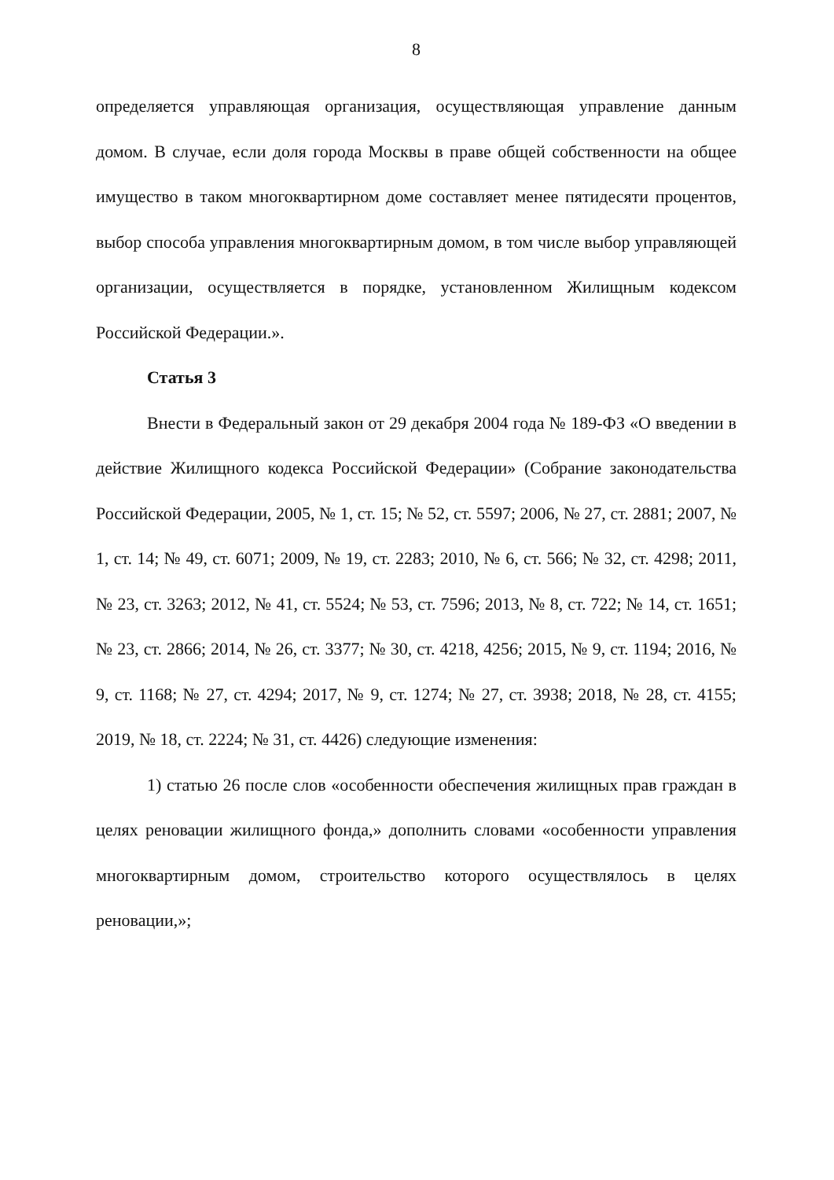8
определяется управляющая организация, осуществляющая управление данным домом. В случае, если доля города Москвы в праве общей собственности на общее имущество в таком многоквартирном доме составляет менее пятидесяти процентов, выбор способа управления многоквартирным домом, в том числе выбор управляющей организации, осуществляется в порядке, установленном Жилищным кодексом Российской Федерации.».
Статья 3
Внести в Федеральный закон от 29 декабря 2004 года № 189-ФЗ «О введении в действие Жилищного кодекса Российской Федерации» (Собрание законодательства Российской Федерации, 2005, № 1, ст. 15; № 52, ст. 5597; 2006, № 27, ст. 2881; 2007, № 1, ст. 14; № 49, ст. 6071; 2009, № 19, ст. 2283; 2010, № 6, ст. 566; № 32, ст. 4298; 2011, № 23, ст. 3263; 2012, № 41, ст. 5524; № 53, ст. 7596; 2013, № 8, ст. 722; № 14, ст. 1651; № 23, ст. 2866; 2014, № 26, ст. 3377; № 30, ст. 4218, 4256; 2015, № 9, ст. 1194; 2016, № 9, ст. 1168; № 27, ст. 4294; 2017, № 9, ст. 1274; № 27, ст. 3938; 2018, № 28, ст. 4155; 2019, № 18, ст. 2224; № 31, ст. 4426) следующие изменения:
1) статью 26 после слов «особенности обеспечения жилищных прав граждан в целях реновации жилищного фонда,» дополнить словами «особенности управления многоквартирным домом, строительство которого осуществлялось в целях реновации,»;